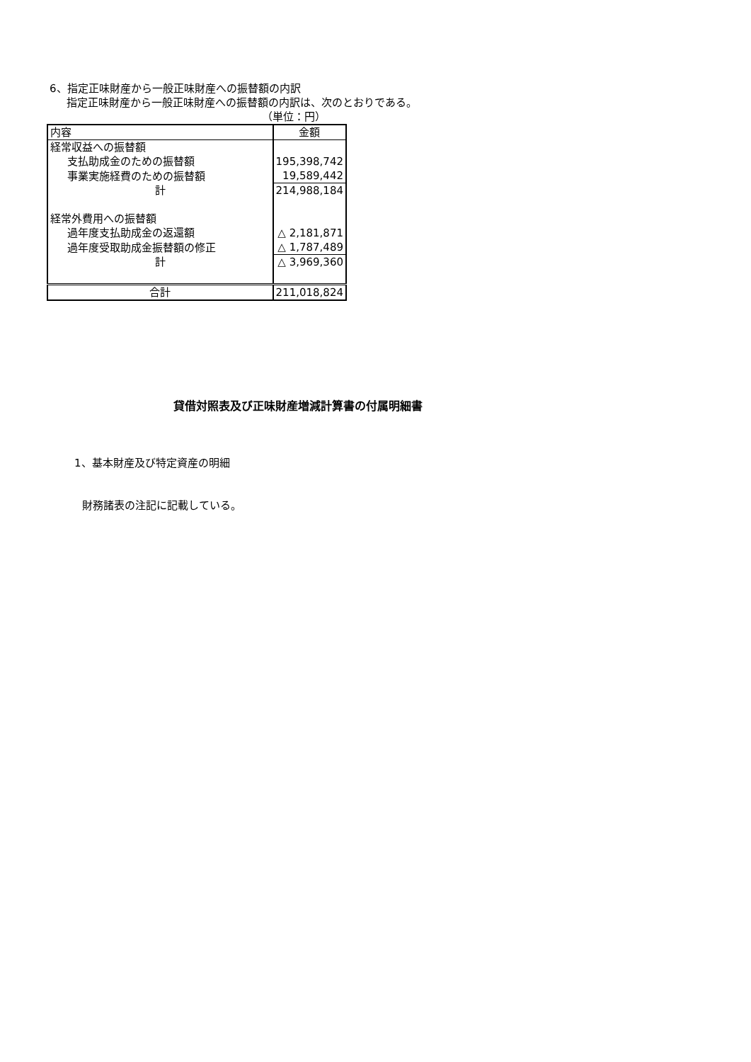6、指定正味財産から一般正味財産への振替額の内訳
指定正味財産から一般正味財産への振替額の内訳は、次のとおりである。
（単位：円）
| 内容 | 金額 |
| 経常収益への振替額 | |
| 支払助成金のための振替額 | 195,398,742 |
| 事業実施経費のための振替額 | 19,589,442 |
| 計 | 214,988,184 |
| 経常外費用への振替額 | |
| 過年度支払助成金の返還額 | △ 2,181,871 |
| 過年度受取助成金振替額の修正 | △ 1,787,489 |
| 計 | △ 3,969,360 |
| 合計 | 211,018,824 |
貸借対照表及び正味財産増減計算書の付属明細書
1、基本財産及び特定資産の明細
財務諸表の注記に記載している。